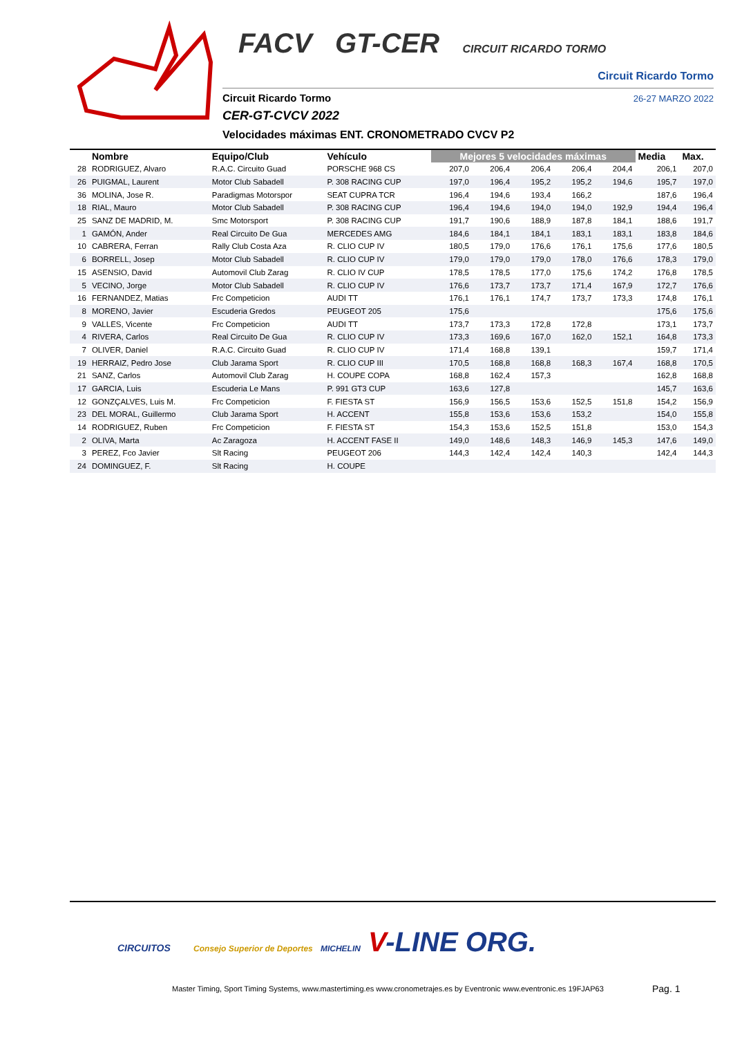FACV GT-CER CIRCUIT RICARDO TORMO
Circuit Ricardo Tormo
Circuit Ricardo Tormo 26-27 MARZO 2022
CER-GT-CVCV 2022
Velocidades máximas ENT. CRONOMETRADO CVCV P2
| | Nombre | Equipo/Club | Vehículo | Mejores 5 velocidades máximas | | | | | Media | Max. |
| --- | --- | --- | --- | --- | --- | --- | --- | --- | --- | --- |
| 28 | RODRIGUEZ, Alvaro | R.A.C. Circuito Guad | PORSCHE 968 CS | 207,0 | 206,4 | 206,4 | 206,4 | 204,4 | 206,1 | 207,0 |
| 26 | PUIGMAL, Laurent | Motor Club Sabadell | P. 308 RACING CUP | 197,0 | 196,4 | 195,2 | 195,2 | 194,6 | 195,7 | 197,0 |
| 36 | MOLINA, Jose R. | Paradigmas Motorspor | SEAT CUPRA TCR | 196,4 | 194,6 | 193,4 | 166,2 | | 187,6 | 196,4 |
| 18 | RIAL, Mauro | Motor Club Sabadell | P. 308 RACING CUP | 196,4 | 194,6 | 194,0 | 194,0 | 192,9 | 194,4 | 196,4 |
| 25 | SANZ DE MADRID, M. | Smc Motorsport | P. 308 RACING CUP | 191,7 | 190,6 | 188,9 | 187,8 | 184,1 | 188,6 | 191,7 |
| 1 | GAMÓN, Ander | Real Circuito De Gua | MERCEDES AMG | 184,6 | 184,1 | 184,1 | 183,1 | 183,1 | 183,8 | 184,6 |
| 10 | CABRERA, Ferran | Rally Club Costa Aza | R. CLIO CUP IV | 180,5 | 179,0 | 176,6 | 176,1 | 175,6 | 177,6 | 180,5 |
| 6 | BORRELL, Josep | Motor Club Sabadell | R. CLIO CUP IV | 179,0 | 179,0 | 179,0 | 178,0 | 176,6 | 178,3 | 179,0 |
| 15 | ASENSIO, David | Automovil Club Zarag | R. CLIO IV CUP | 178,5 | 178,5 | 177,0 | 175,6 | 174,2 | 176,8 | 178,5 |
| 5 | VECINO, Jorge | Motor Club Sabadell | R. CLIO CUP IV | 176,6 | 173,7 | 173,7 | 171,4 | 167,9 | 172,7 | 176,6 |
| 16 | FERNANDEZ, Matias | Frc Competicion | AUDI TT | 176,1 | 176,1 | 174,7 | 173,7 | 173,3 | 174,8 | 176,1 |
| 8 | MORENO, Javier | Escuderia Gredos | PEUGEOT 205 | 175,6 | | | | | 175,6 | 175,6 |
| 9 | VALLES, Vicente | Frc Competicion | AUDI TT | 173,7 | 173,3 | 172,8 | 172,8 | | 173,1 | 173,7 |
| 4 | RIVERA, Carlos | Real Circuito De Gua | R. CLIO CUP IV | 173,3 | 169,6 | 167,0 | 162,0 | 152,1 | 164,8 | 173,3 |
| 7 | OLIVER, Daniel | R.A.C. Circuito Guad | R. CLIO CUP IV | 171,4 | 168,8 | 139,1 | | | 159,7 | 171,4 |
| 19 | HERRAIZ, Pedro Jose | Club Jarama Sport | R. CLIO CUP III | 170,5 | 168,8 | 168,8 | 168,3 | 167,4 | 168,8 | 170,5 |
| 21 | SANZ, Carlos | Automovil Club Zarag | H. COUPE COPA | 168,8 | 162,4 | 157,3 | | | 162,8 | 168,8 |
| 17 | GARCIA, Luis | Escuderia Le Mans | P. 991 GT3 CUP | 163,6 | 127,8 | | | | 145,7 | 163,6 |
| 12 | GONZÇALVES, Luis M. | Frc Competicion | F. FIESTA ST | 156,9 | 156,5 | 153,6 | 152,5 | 151,8 | 154,2 | 156,9 |
| 23 | DEL MORAL, Guillermo | Club Jarama Sport | H. ACCENT | 155,8 | 153,6 | 153,6 | 153,2 | | 154,0 | 155,8 |
| 14 | RODRIGUEZ, Ruben | Frc Competicion | F. FIESTA ST | 154,3 | 153,6 | 152,5 | 151,8 | | 153,0 | 154,3 |
| 2 | OLIVA, Marta | Ac Zaragoza | H. ACCENT FASE II | 149,0 | 148,6 | 148,3 | 146,9 | 145,3 | 147,6 | 149,0 |
| 3 | PEREZ, Fco Javier | Slt Racing | PEUGEOT 206 | 144,3 | 142,4 | 142,4 | 140,3 | | 142,4 | 144,3 |
| 24 | DOMINGUEZ, F. | Slt Racing | H. COUPE | | | | | | | |
CIRCUITOS Consejo Superior de Deportes MICHELIN V-LINE ORG.
Master Timing, Sport Timing Systems, www.mastertiming.es www.cronometrajes.es by Eventronic www.eventronic.es 19FJAP63
Pag. 1